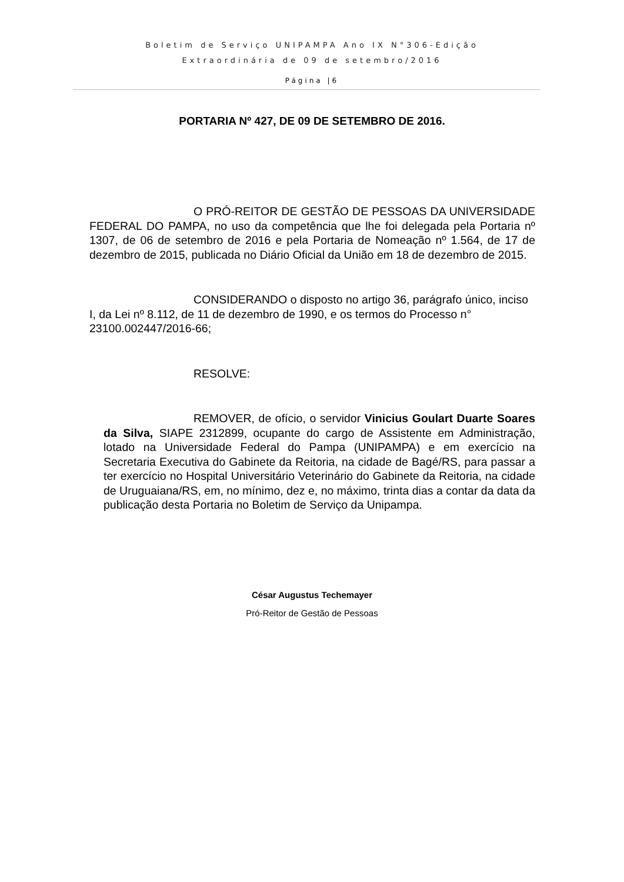Boletim de Serviço UNIPAMPA Ano IX N°306-Edição
Extraordinária de 09 de setembro/2016
Página |6
PORTARIA Nº 427, DE 09 DE SETEMBRO DE 2016.
O PRÓ-REITOR DE GESTÃO DE PESSOAS DA UNIVERSIDADE FEDERAL DO PAMPA, no uso da competência que lhe foi delegada pela Portaria nº 1307, de 06 de setembro de 2016 e pela Portaria de Nomeação nº 1.564, de 17 de dezembro de 2015, publicada no Diário Oficial da União em 18 de dezembro de 2015.
CONSIDERANDO o disposto no artigo 36, parágrafo único, inciso I, da Lei nº 8.112, de 11 de dezembro de 1990, e os termos do Processo n° 23100.002447/2016-66;
RESOLVE:
REMOVER, de ofício, o servidor Vinicius Goulart Duarte Soares da Silva, SIAPE 2312899, ocupante do cargo de Assistente em Administração, lotado na Universidade Federal do Pampa (UNIPAMPA) e em exercício na Secretaria Executiva do Gabinete da Reitoria, na cidade de Bagé/RS, para passar a ter exercício no Hospital Universitário Veterinário do Gabinete da Reitoria, na cidade de Uruguaiana/RS, em, no mínimo, dez e, no máximo, trinta dias a contar da data da publicação desta Portaria no Boletim de Serviço da Unipampa.
César Augustus Techemayer
Pró-Reitor de Gestão de Pessoas